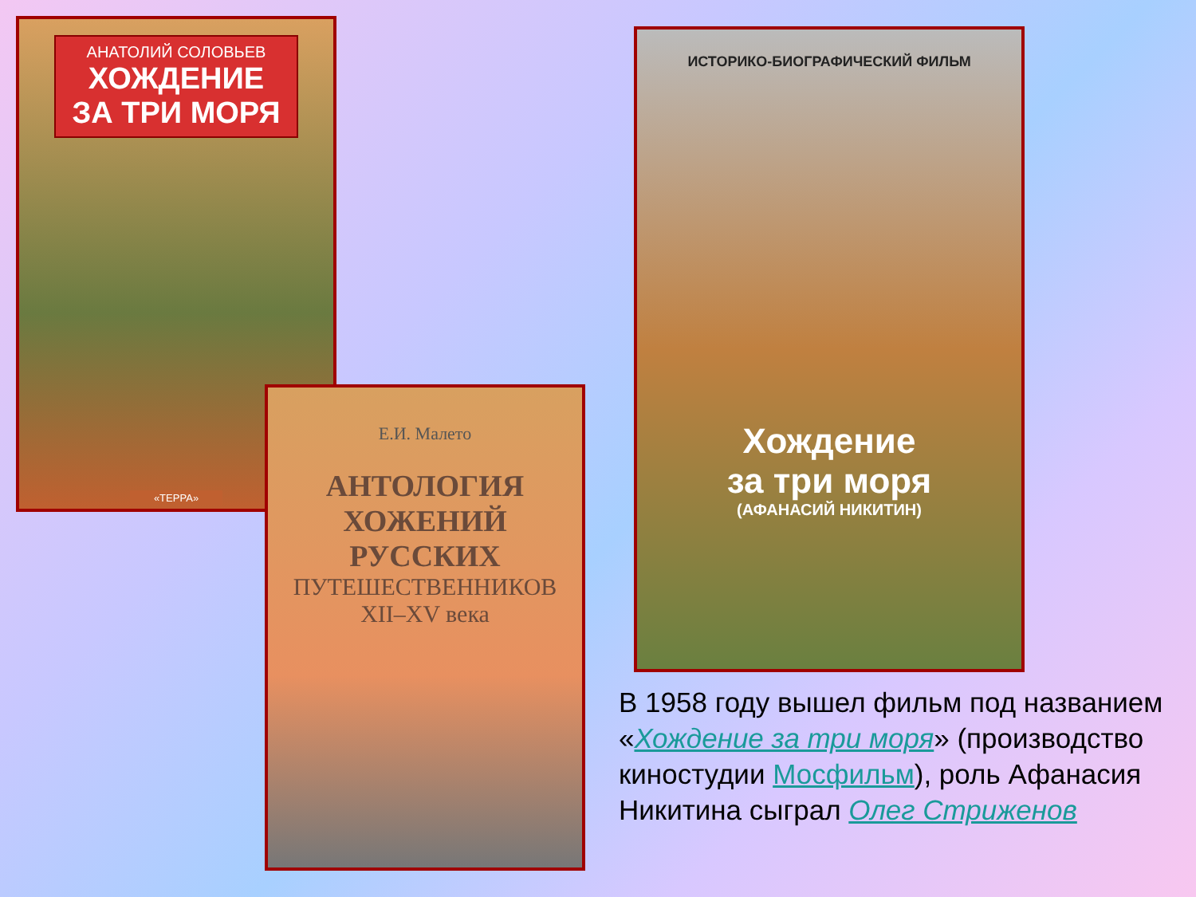АНАТОЛИЙ СОЛОВЬЕВ
ХОЖДЕНИЕ
ЗА ТРИ МОРЯ
«ТЕРРА»
Е.И. Малето
АНТОЛОГИЯ
ХОЖЕНИЙ
РУССКИХ
ПУТЕШЕСТВЕННИКОВ
XII–XV века
ИСТОРИКО-БИОГРАФИЧЕСКИЙ ФИЛЬМ
Хождение
за три моря
(АФАНАСИЙ НИКИТИН)
В 1958 году вышел фильм под названием «Хождение за три моря» (производство киностудии Мосфильм), роль Афанасия Никитина сыграл Олег Стриженов